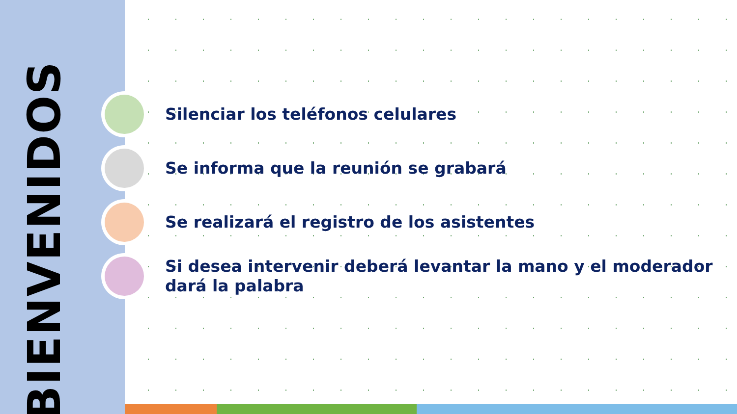BIENVENIDOS
Silenciar los teléfonos celulares
Se informa que la reunión se grabará
Se realizará el registro de los asistentes
Si desea intervenir deberá levantar la mano y el moderador dará la palabra